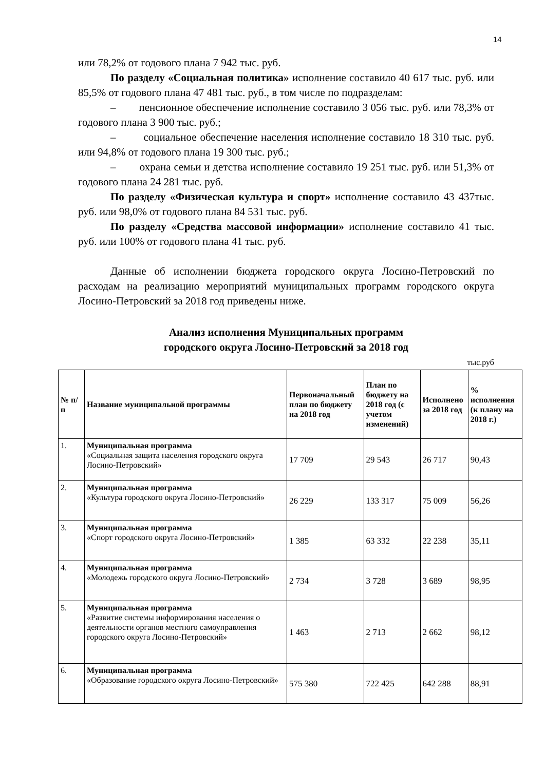14
или 78,2% от годового плана 7 942 тыс. руб.
По разделу «Социальная политика» исполнение составило 40 617 тыс. руб. или 85,5% от годового плана 47 481 тыс. руб., в том числе по подразделам:
– пенсионное обеспечение исполнение составило 3 056 тыс. руб. или 78,3% от годового плана 3 900 тыс. руб.;
– социальное обеспечение населения исполнение составило 18 310 тыс. руб. или 94,8% от годового плана 19 300 тыс. руб.;
– охрана семьи и детства исполнение составило 19 251 тыс. руб. или 51,3% от годового плана 24 281 тыс. руб.
По разделу «Физическая культура и спорт» исполнение составило 43 437тыс. руб. или 98,0% от годового плана 84 531 тыс. руб.
По разделу «Средства массовой информации» исполнение составило 41 тыс. руб. или 100% от годового плана 41 тыс. руб.
Данные об исполнении бюджета городского округа Лосино-Петровский по расходам на реализацию мероприятий муниципальных программ городского округа Лосино-Петровский за 2018 год приведены ниже.
Анализ исполнения Муниципальных программ
городского округа Лосино-Петровский за 2018 год
тыс.руб
| № п/п | Название муниципальной программы | Первоначальный план по бюджету на 2018 год | План по бюджету на 2018 год (с учетом изменений) | Исполнено за 2018 год | % исполнения (к плану на 2018 г.) |
| --- | --- | --- | --- | --- | --- |
| 1. | Муниципальная программа «Социальная защита населения городского округа Лосино-Петровский» | 17 709 | 29 543 | 26 717 | 90,43 |
| 2. | Муниципальная программа «Культура городского округа Лосино-Петровский» | 26 229 | 133 317 | 75 009 | 56,26 |
| 3. | Муниципальная программа «Спорт городского округа Лосино-Петровский» | 1 385 | 63 332 | 22 238 | 35,11 |
| 4. | Муниципальная программа «Молодежь городского округа Лосино-Петровский» | 2 734 | 3 728 | 3 689 | 98,95 |
| 5. | Муниципальная программа «Развитие системы информирования населения о деятельности органов местного самоуправления городского округа Лосино-Петровский» | 1 463 | 2 713 | 2 662 | 98,12 |
| 6. | Муниципальная программа «Образование городского округа Лосино-Петровский» | 575 380 | 722 425 | 642 288 | 88,91 |